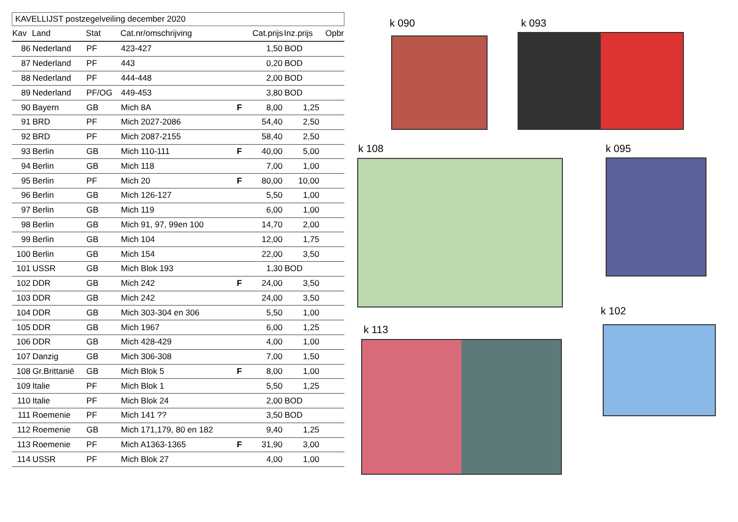KAVELLIJST postzegelveiling december 2020
| Kav | Land | Stat | Cat.nr/omschrijving | | Cat.prijs | Inz.prijs | Opbr |
| --- | --- | --- | --- | --- | --- | --- | --- |
| 86 | Nederland | PF | 423-427 | | 1,50 | BOD | |
| 87 | Nederland | PF | 443 | | 0,20 | BOD | |
| 88 | Nederland | PF | 444-448 | | 2,00 | BOD | |
| 89 | Nederland | PF/OG | 449-453 | | 3,80 | BOD | |
| 90 | Bayern | GB | Mich 8A | F | 8,00 | 1,25 | |
| 91 | BRD | PF | Mich 2027-2086 | | 54,40 | 2,50 | |
| 92 | BRD | PF | Mich 2087-2155 | | 58,40 | 2,50 | |
| 93 | Berlin | GB | Mich 110-111 | F | 40,00 | 5,00 | |
| 94 | Berlin | GB | Mich 118 | | 7,00 | 1,00 | |
| 95 | Berlin | PF | Mich 20 | F | 80,00 | 10,00 | |
| 96 | Berlin | GB | Mich 126-127 | | 5,50 | 1,00 | |
| 97 | Berlin | GB | Mich 119 | | 6,00 | 1,00 | |
| 98 | Berlin | GB | Mich 91, 97, 99en 100 | | 14,70 | 2,00 | |
| 99 | Berlin | GB | Mich 104 | | 12,00 | 1,75 | |
| 100 | Berlin | GB | Mich 154 | | 22,00 | 3,50 | |
| 101 | USSR | GB | Mich Blok 193 | | 1,30 | BOD | |
| 102 | DDR | GB | Mich 242 | F | 24,00 | 3,50 | |
| 103 | DDR | GB | Mich 242 | | 24,00 | 3,50 | |
| 104 | DDR | GB | Mich 303-304 en 306 | | 5,50 | 1,00 | |
| 105 | DDR | GB | Mich 1967 | | 6,00 | 1,25 | |
| 106 | DDR | GB | Mich 428-429 | | 4,00 | 1,00 | |
| 107 | Danzig | GB | Mich 306-308 | | 7,00 | 1,50 | |
| 108 | Gr.Brittanië | GB | Mich Blok 5 | F | 8,00 | 1,00 | |
| 109 | Italie | PF | Mich Blok 1 | | 5,50 | 1,25 | |
| 110 | Italie | PF | Mich Blok 24 | | 2,00 | BOD | |
| 111 | Roemenie | PF | Mich 141 ?? | | 3,50 | BOD | |
| 112 | Roemenie | GB | Mich 171,179, 80 en 182 | | 9,40 | 1,25 | |
| 113 | Roemenie | PF | Mich A1363-1365 | F | 31,90 | 3,00 | |
| 114 | USSR | PF | Mich Blok 27 | | 4,00 | 1,00 | |
k 090 k 093
k 108 k 095
k 102
k 113